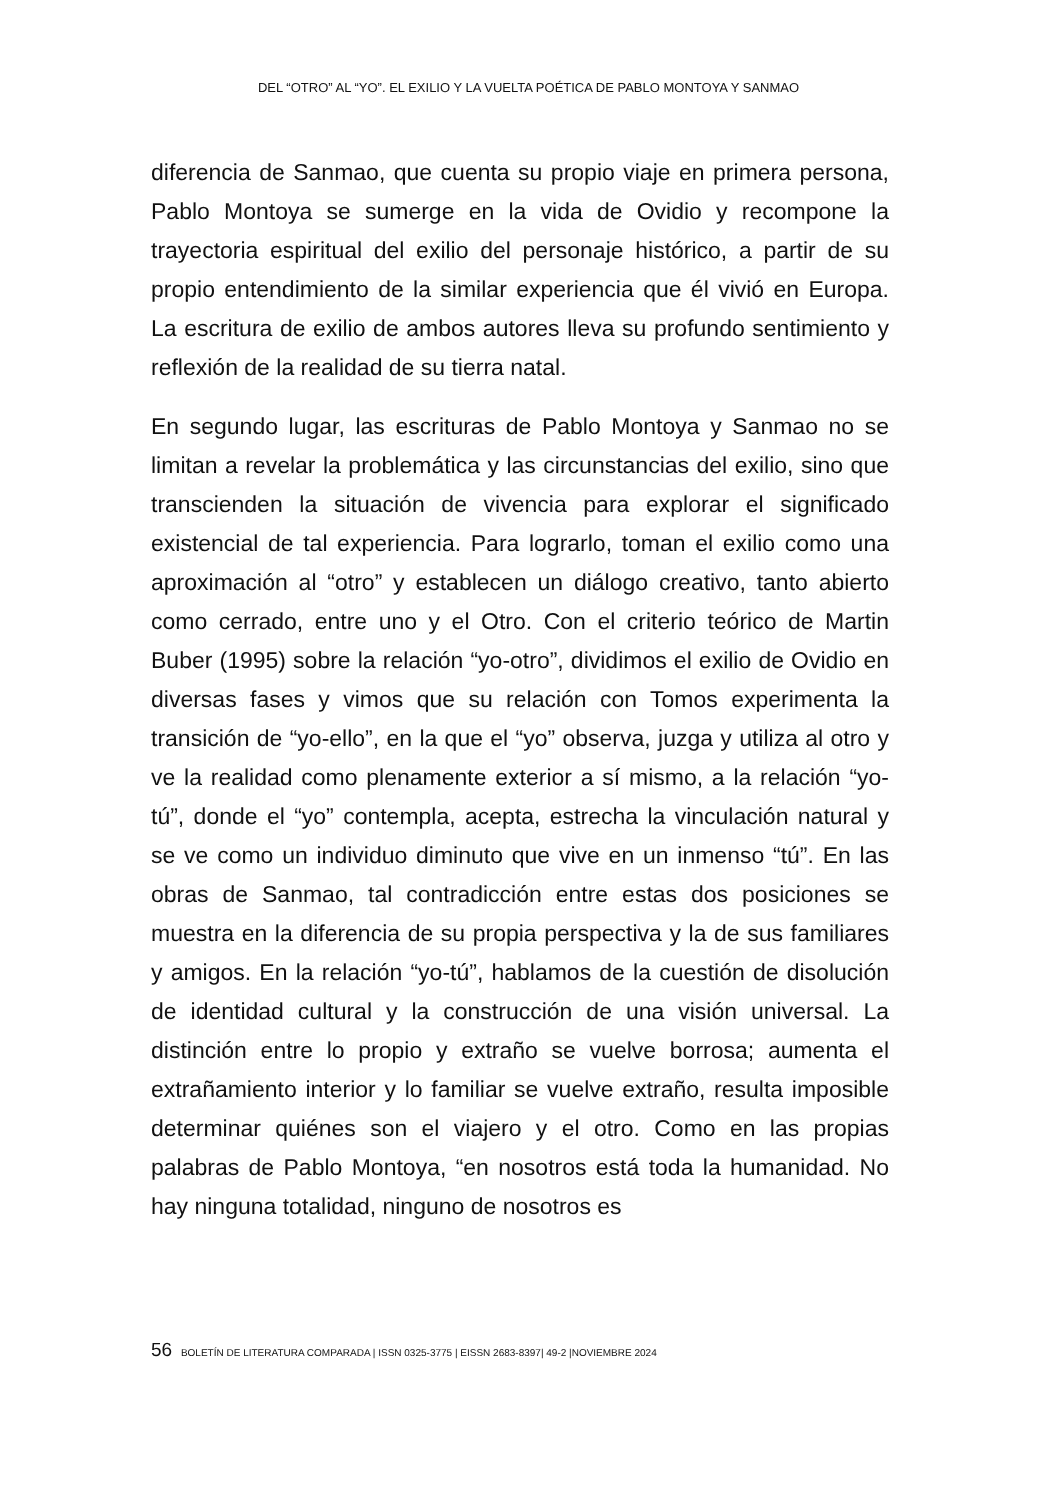DEL “OTRO” AL “YO”. EL EXILIO Y LA VUELTA POÉTICA DE PABLO MONTOYA Y SANMAO
diferencia de Sanmao, que cuenta su propio viaje en primera persona, Pablo Montoya se sumerge en la vida de Ovidio y recompone la trayectoria espiritual del exilio del personaje histórico, a partir de su propio entendimiento de la similar experiencia que él vivió en Europa. La escritura de exilio de ambos autores lleva su profundo sentimiento y reflexión de la realidad de su tierra natal.
En segundo lugar, las escrituras de Pablo Montoya y Sanmao no se limitan a revelar la problemática y las circunstancias del exilio, sino que transcienden la situación de vivencia para explorar el significado existencial de tal experiencia. Para lograrlo, toman el exilio como una aproximación al “otro” y establecen un diálogo creativo, tanto abierto como cerrado, entre uno y el Otro. Con el criterio teórico de Martin Buber (1995) sobre la relación “yo-otro”, dividimos el exilio de Ovidio en diversas fases y vimos que su relación con Tomos experimenta la transición de “yo-ello”, en la que el “yo” observa, juzga y utiliza al otro y ve la realidad como plenamente exterior a sí mismo, a la relación “yo-tú”, donde el “yo” contempla, acepta, estrecha la vinculación natural y se ve como un individuo diminuto que vive en un inmenso “tú”. En las obras de Sanmao, tal contradicción entre estas dos posiciones se muestra en la diferencia de su propia perspectiva y la de sus familiares y amigos. En la relación “yo-tú”, hablamos de la cuestión de disolución de identidad cultural y la construcción de una visión universal. La distinción entre lo propio y extraño se vuelve borrosa; aumenta el extrañamiento interior y lo familiar se vuelve extraño, resulta imposible determinar quiénes son el viajero y el otro. Como en las propias palabras de Pablo Montoya, “en nosotros está toda la humanidad. No hay ninguna totalidad, ninguno de nosotros es
56 BOLETÍN DE LITERATURA COMPARADA | ISSN 0325-3775 | EISSN 2683-8397| 49-2 |NOVIEMBRE 2024